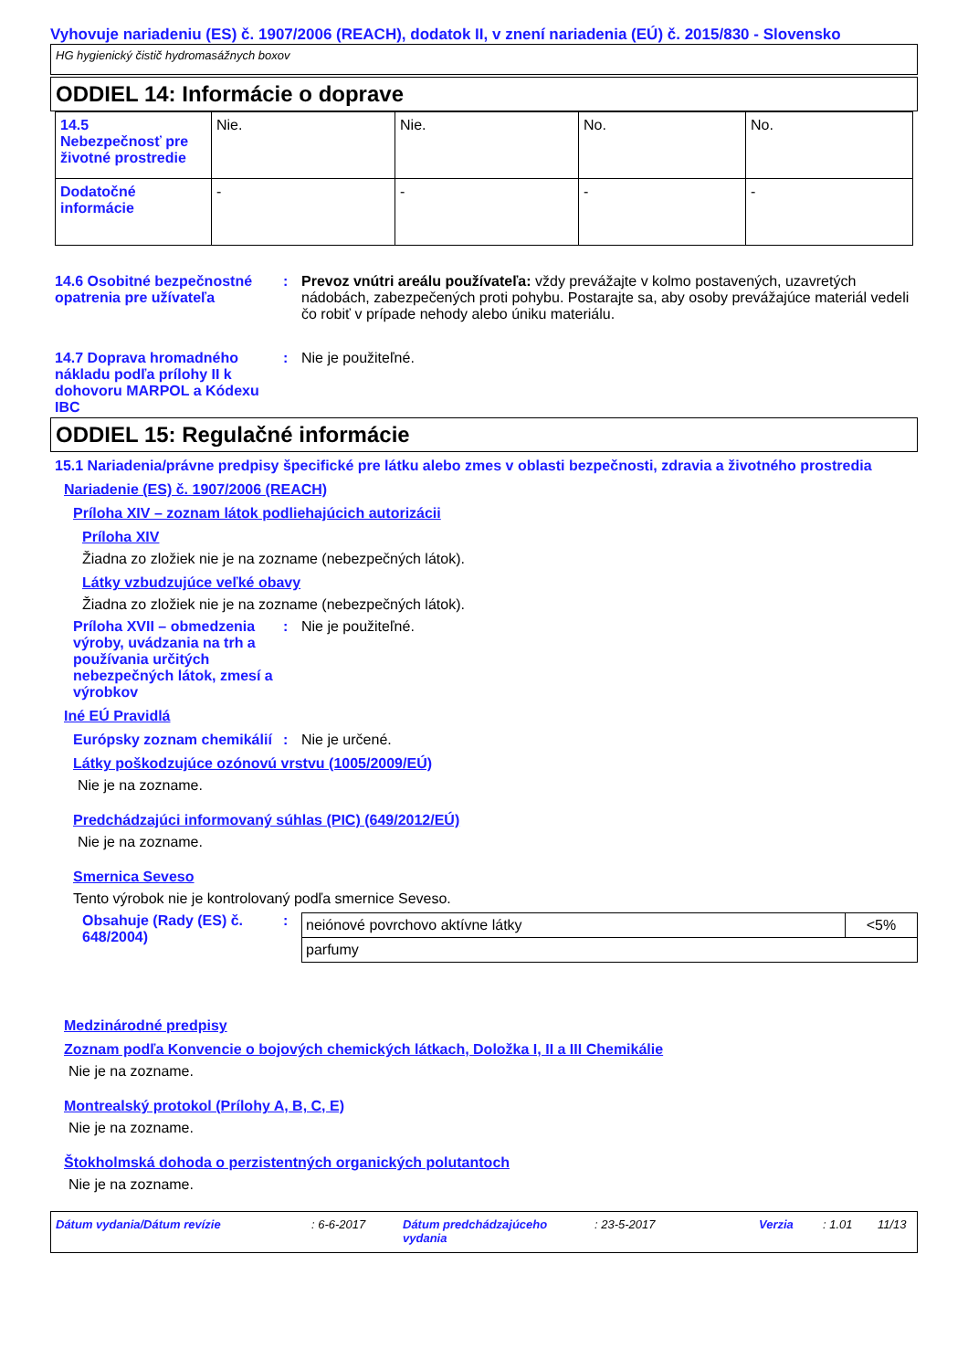Vyhovuje nariadeniu (ES) č. 1907/2006 (REACH), dodatok II, v znení nariadenia (EÚ) č. 2015/830 - Slovensko
HG hygienický čistič hydromasážnych boxov
ODDIEL 14: Informácie o doprave
| 14.5 Nebezpečnosť pre životné prostredie | Nie. | Nie. | No. | No. |
| Dodatočné informácie | - | - | - | - |
14.6 Osobitné bezpečnostné opatrenia pre užívateľa
: Prevoz vnútri areálu používateľa: vždy prevážajte v kolmo postavených, uzavretých nádobách, zabezpečených proti pohybu. Postarajte sa, aby osoby prevážajúce materiál vedeli čo robiť v prípade nehody alebo úniku materiálu.
14.7 Doprava hromadného nákladu podľa prílohy II k dohovoru MARPOL a Kódexu IBC
: Nie je použiteľné.
ODDIEL 15: Regulačné informácie
15.1 Nariadenia/právne predpisy špecifické pre látku alebo zmes v oblasti bezpečnosti, zdravia a životného prostredia
Nariadenie (ES) č. 1907/2006 (REACH)
Príloha XIV – zoznam látok podliehajúcich autorizácii
Príloha XIV
Žiadna zo zložiek nie je na zozname (nebezpečných látok).
Látky vzbudzujúce veľké obavy
Žiadna zo zložiek nie je na zozname (nebezpečných látok).
Príloha XVII – obmedzenia výroby, uvádzania na trh a používania určitých nebezpečných látok, zmesí a výrobkov
: Nie je použiteľné.
Iné EÚ Pravidlá
Európsky zoznam chemikálií
: Nie je určené.
Látky poškodzujúce ozónovú vrstvu (1005/2009/EÚ)
Nie je na zozname.
Predchádzajúci informovaný súhlas (PIC) (649/2012/EÚ)
Nie je na zozname.
Smernica Seveso
Tento výrobok nie je kontrolovaný podľa smernice Seveso.
Obsahuje (Rady (ES) č. 648/2004)
:
| neiónové povrchovo aktívne látky | <5% |
| parfumy | |
Medzinárodné predpisy
Zoznam podľa Konvencie o bojových chemických látkach, Doložka I, II a III Chemikálie
Nie je na zozname.
Montrealský protokol (Prílohy A, B, C, E)
Nie je na zozname.
Štokholmská dohoda o perzistentných organických polutantoch
Nie je na zozname.
Dátum vydania/Dátum revízie: 6-6-2017 Dátum predchádzajúceho vydania: 23-5-2017 Verzia: 1.01 11/13